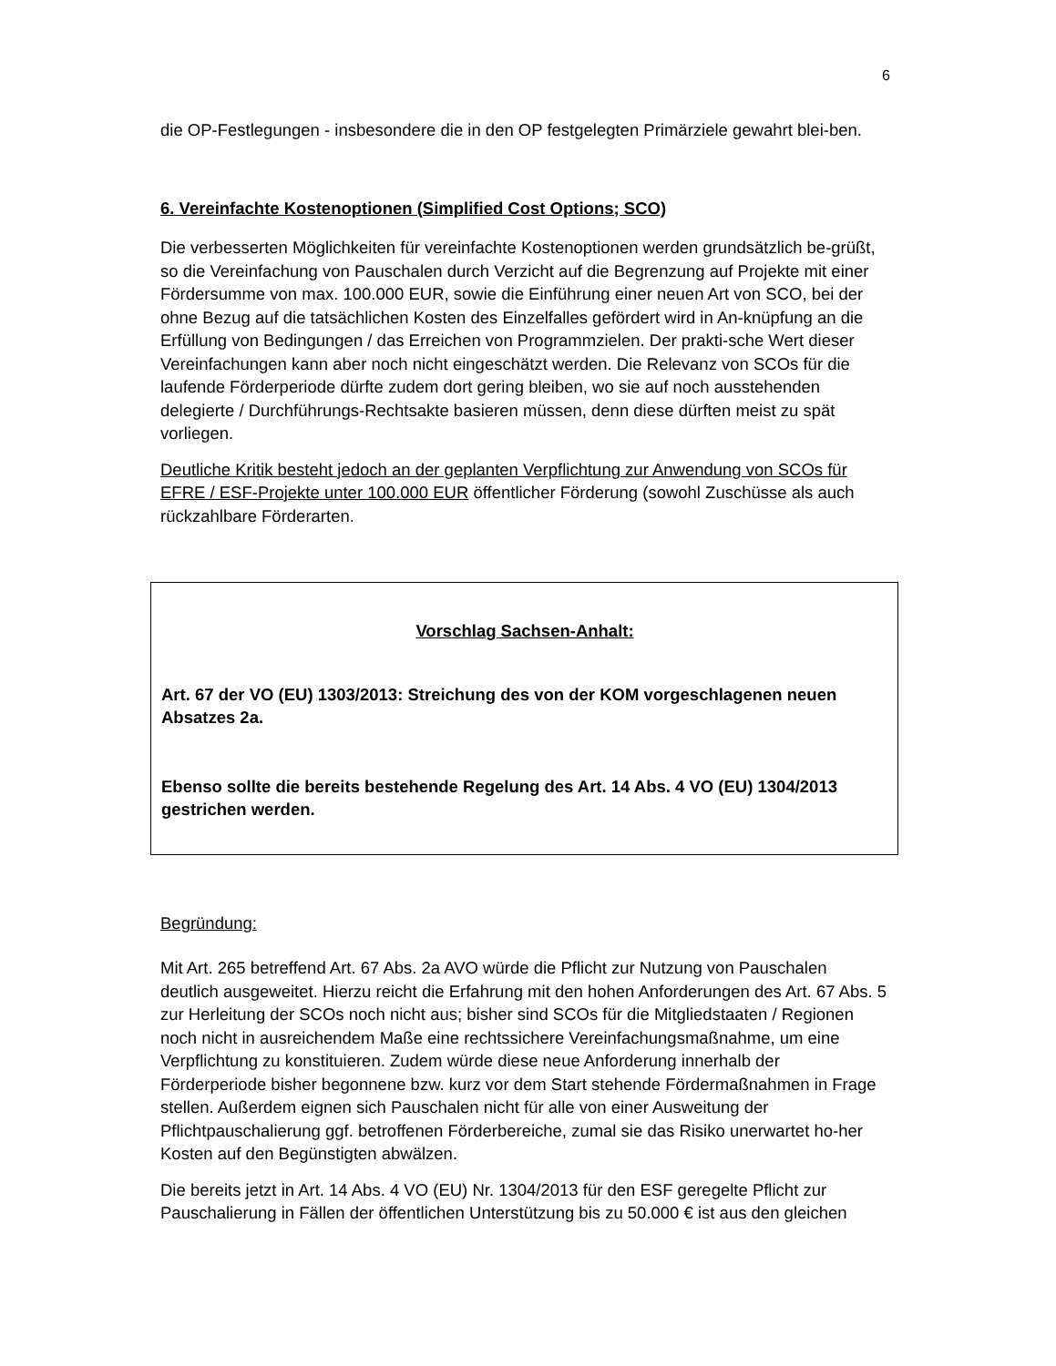6
die OP-Festlegungen - insbesondere die in den OP festgelegten Primärziele gewahrt blei-ben.
6. Vereinfachte Kostenoptionen (Simplified Cost Options; SCO)
Die verbesserten Möglichkeiten für vereinfachte Kostenoptionen werden grundsätzlich be-grüßt, so die Vereinfachung von Pauschalen durch Verzicht auf die Begrenzung auf Projekte mit einer Fördersumme von max. 100.000 EUR, sowie die Einführung einer neuen Art von SCO, bei der ohne Bezug auf die tatsächlichen Kosten des Einzelfalles gefördert wird in An-knüpfung an die Erfüllung von Bedingungen / das Erreichen von Programmzielen. Der prakti-sche Wert dieser Vereinfachungen kann aber noch nicht eingeschätzt werden. Die Relevanz von SCOs für die laufende Förderperiode dürfte zudem dort gering bleiben, wo sie auf noch ausstehenden delegierte / Durchführungs-Rechtsakte basieren müssen, denn diese dürften meist zu spät vorliegen.
Deutliche Kritik besteht jedoch an der geplanten Verpflichtung zur Anwendung von SCOs für EFRE / ESF-Projekte unter 100.000 EUR öffentlicher Förderung (sowohl Zuschüsse als auch rückzahlbare Förderarten.
Vorschlag Sachsen-Anhalt:
Art. 67 der VO (EU) 1303/2013: Streichung des von der KOM vorgeschlagenen neuen Absatzes 2a.
Ebenso sollte die bereits bestehende Regelung des Art. 14 Abs. 4 VO (EU) 1304/2013 gestrichen werden.
Begründung:
Mit Art. 265 betreffend Art. 67 Abs. 2a AVO würde die Pflicht zur Nutzung von Pauschalen deutlich ausgeweitet. Hierzu reicht die Erfahrung mit den hohen Anforderungen des Art. 67 Abs. 5 zur Herleitung der SCOs noch nicht aus; bisher sind SCOs für die Mitgliedstaaten / Regionen noch nicht in ausreichendem Maße eine rechtssichere Vereinfachungsmaßnahme, um eine Verpflichtung zu konstituieren. Zudem würde diese neue Anforderung innerhalb der Förderperiode bisher begonnene bzw. kurz vor dem Start stehende Fördermaßnahmen in Frage stellen. Außerdem eignen sich Pauschalen nicht für alle von einer Ausweitung der Pflichtpauschalierung ggf. betroffenen Förderbereiche, zumal sie das Risiko unerwartet ho-her Kosten auf den Begünstigten abwälzen.
Die bereits jetzt in Art. 14 Abs. 4 VO (EU) Nr. 1304/2013 für den ESF geregelte Pflicht zur Pauschalierung in Fällen der öffentlichen Unterstützung bis zu 50.000 € ist aus den gleichen